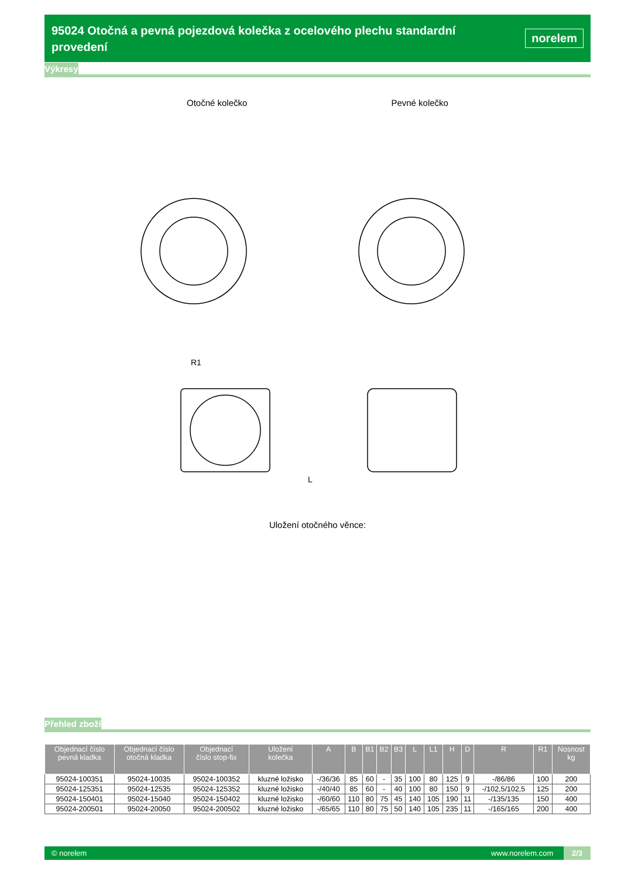95024 Otočná a pevná pojezdová kolečka z ocelového plechu standardní provedení
norelem
Výkresy
Otočné kolečko Pevné kolečko
R1
L
Uložení otočného věnce:
Přehled zboží
| Objednací číslo pevná kladka | Objednací číslo otočná kladka | Objednací číslo stop-fix | Uložení kolečka | A | B | B1 | B2 | B3 | L | L1 | H | D | R | R1 | Nosnost kg |
| --- | --- | --- | --- | --- | --- | --- | --- | --- | --- | --- | --- | --- | --- | --- | --- |
| 95024-100351 | 95024-10035 | 95024-100352 | kluzné ložisko | -/36/36 | 85 | 60 | - | 35 | 100 | 80 | 125 | 9 | -/86/86 | 100 | 200 |
| 95024-125351 | 95024-12535 | 95024-125352 | kluzné ložisko | -/40/40 | 85 | 60 | - | 40 | 100 | 80 | 150 | 9 | -/102,5/102,5 | 125 | 200 |
| 95024-150401 | 95024-15040 | 95024-150402 | kluzné ložisko | -/60/60 | 110 | 80 | 75 | 45 | 140 | 105 | 190 | 11 | -/135/135 | 150 | 400 |
| 95024-200501 | 95024-20050 | 95024-200502 | kluzné ložisko | -/65/65 | 110 | 80 | 75 | 50 | 140 | 105 | 235 | 11 | -/165/165 | 200 | 400 |
© norelem www.norelem.com 2/3